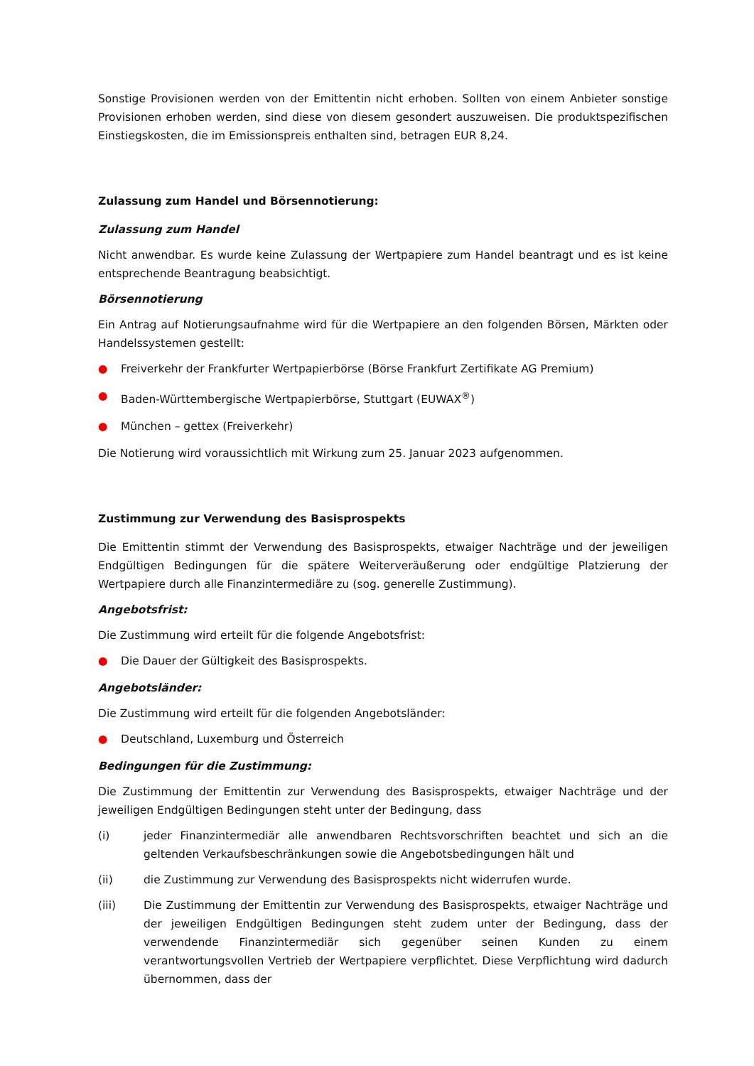Sonstige Provisionen werden von der Emittentin nicht erhoben. Sollten von einem Anbieter sonstige Provisionen erhoben werden, sind diese von diesem gesondert auszuweisen. Die produktspezifischen Einstiegskosten, die im Emissionspreis enthalten sind, betragen EUR 8,24.
Zulassung zum Handel und Börsennotierung:
Zulassung zum Handel
Nicht anwendbar. Es wurde keine Zulassung der Wertpapiere zum Handel beantragt und es ist keine entsprechende Beantragung beabsichtigt.
Börsennotierung
Ein Antrag auf Notierungsaufnahme wird für die Wertpapiere an den folgenden Börsen, Märkten oder Handelssystemen gestellt:
● Freiverkehr der Frankfurter Wertpapierbörse (Börse Frankfurt Zertifikate AG Premium)
● Baden-Württembergische Wertpapierbörse, Stuttgart (EUWAX<sup>®</sup>)
● München – gettex (Freiverkehr)
Die Notierung wird voraussichtlich mit Wirkung zum 25. Januar 2023 aufgenommen.
Zustimmung zur Verwendung des Basisprospekts
Die Emittentin stimmt der Verwendung des Basisprospekts, etwaiger Nachträge und der jeweiligen Endgültigen Bedingungen für die spätere Weiterveräußerung oder endgültige Platzierung der Wertpapiere durch alle Finanzintermediäre zu (sog. generelle Zustimmung).
Angebotsfrist:
Die Zustimmung wird erteilt für die folgende Angebotsfrist:
● Die Dauer der Gültigkeit des Basisprospekts.
Angebotsländer:
Die Zustimmung wird erteilt für die folgenden Angebotsländer:
● Deutschland, Luxemburg und Österreich
Bedingungen für die Zustimmung:
Die Zustimmung der Emittentin zur Verwendung des Basisprospekts, etwaiger Nachträge und der jeweiligen Endgültigen Bedingungen steht unter der Bedingung, dass
(i) jeder Finanzintermediär alle anwendbaren Rechtsvorschriften beachtet und sich an die geltenden Verkaufsbeschränkungen sowie die Angebotsbedingungen hält und
(ii) die Zustimmung zur Verwendung des Basisprospekts nicht widerrufen wurde.
(iii) Die Zustimmung der Emittentin zur Verwendung des Basisprospekts, etwaiger Nachträge und der jeweiligen Endgültigen Bedingungen steht zudem unter der Bedingung, dass der verwendende Finanzintermediär sich gegenüber seinen Kunden zu einem verantwortungsvollen Vertrieb der Wertpapiere verpflichtet. Diese Verpflichtung wird dadurch übernommen, dass der